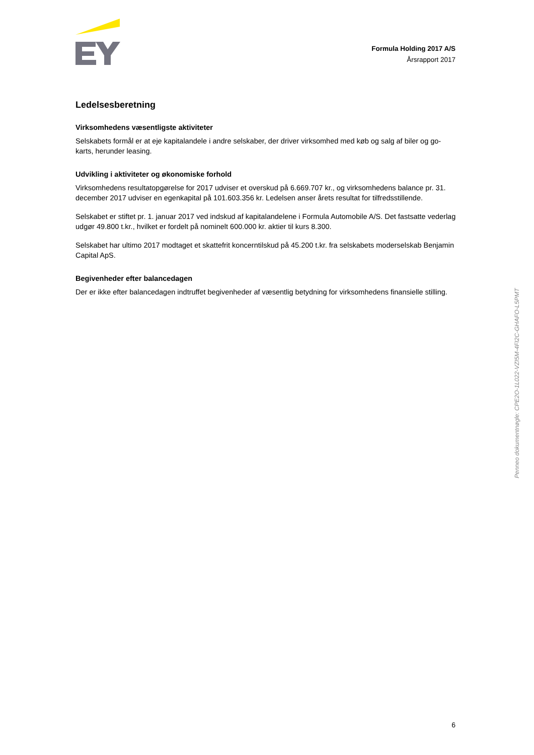Formula Holding 2017 A/S
Årsrapport 2017
Ledelsesberetning
Virksomhedens væsentligste aktiviteter
Selskabets formål er at eje kapitalandele i andre selskaber, der driver virksomhed med køb og salg af biler og go-karts, herunder leasing.
Udvikling i aktiviteter og økonomiske forhold
Virksomhedens resultatopgørelse for 2017 udviser et overskud på 6.669.707 kr., og virksomhedens balance pr. 31. december 2017 udviser en egenkapital på 101.603.356 kr. Ledelsen anser årets resultat for tilfredsstillende.
Selskabet er stiftet pr. 1. januar 2017 ved indskud af kapitalandelene i Formula Automobile A/S. Det fastsatte vederlag udgør 49.800 t.kr., hvilket er fordelt på nominelt 600.000 kr. aktier til kurs 8.300.
Selskabet har ultimo 2017 modtaget et skattefrit koncerntilskud på 45.200 t.kr. fra selskabets moderselskab Benjamin Capital ApS.
Begivenheder efter balancedagen
Der er ikke efter balancedagen indtruffet begivenheder af væsentlig betydning for virksomhedens finansielle stilling.
Penneo dokumentnøgle: CPE2O-1L022-VZI5M-4FI2C-GHAFO-L5PMT
6